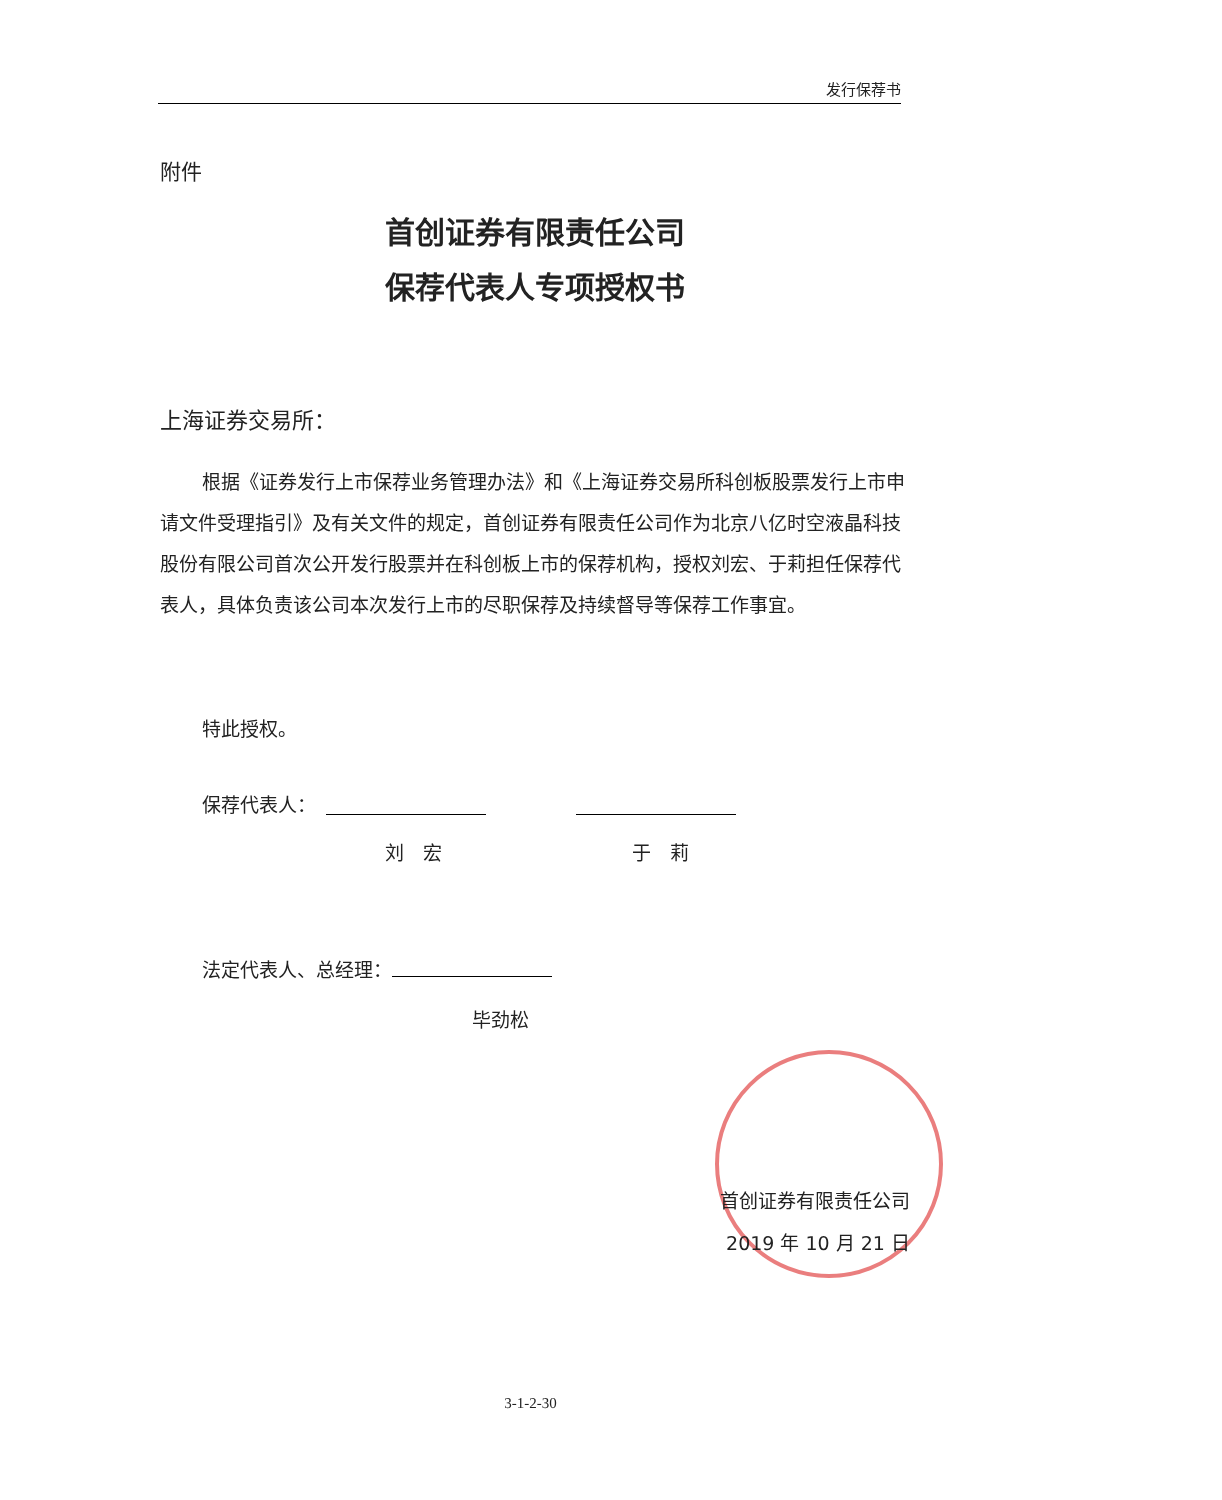发行保荐书
附件
首创证券有限责任公司
保荐代表人专项授权书
上海证券交易所：
根据《证券发行上市保荐业务管理办法》和《上海证券交易所科创板股票发行上市申请文件受理指引》及有关文件的规定，首创证券有限责任公司作为北京八亿时空液晶科技股份有限公司首次公开发行股票并在科创板上市的保荐机构，授权刘宏、于莉担任保荐代表人，具体负责该公司本次发行上市的尽职保荐及持续督导等保荐工作事宜。
特此授权。
保荐代表人：
刘　宏 于　莉
法定代表人、总经理：
毕劲松
首创证券有限责任公司
2019 年 10 月 21 日
3-1-2-30